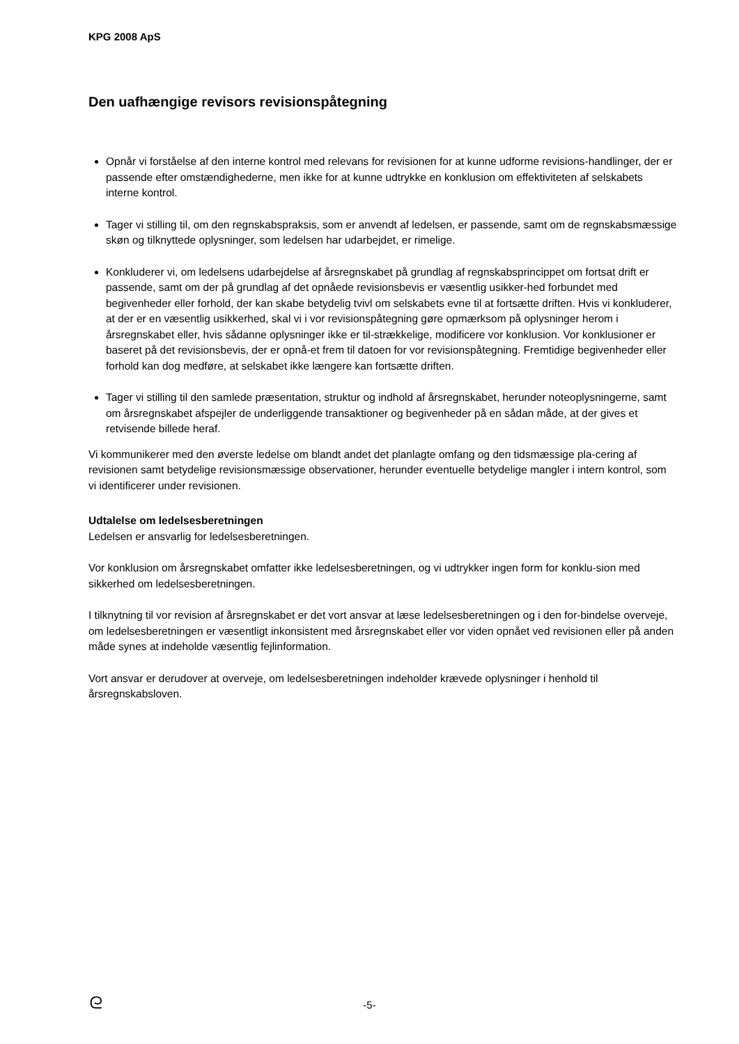KPG 2008 ApS
Den uafhængige revisors revisionspåtegning
Opnår vi forståelse af den interne kontrol med relevans for revisionen for at kunne udforme revisions-handlinger, der er passende efter omstændighederne, men ikke for at kunne udtrykke en konklusion om effektiviteten af selskabets interne kontrol.
Tager vi stilling til, om den regnskabspraksis, som er anvendt af ledelsen, er passende, samt om de regnskabsmæssige skøn og tilknyttede oplysninger, som ledelsen har udarbejdet, er rimelige.
Konkluderer vi, om ledelsens udarbejdelse af årsregnskabet på grundlag af regnskabsprincippet om fortsat drift er passende, samt om der på grundlag af det opnåede revisionsbevis er væsentlig usikker-hed forbundet med begivenheder eller forhold, der kan skabe betydelig tvivl om selskabets evne til at fortsætte driften. Hvis vi konkluderer, at der er en væsentlig usikkerhed, skal vi i vor revisionspåtegning gøre opmærksom på oplysninger herom i årsregnskabet eller, hvis sådanne oplysninger ikke er til-strækkelige, modificere vor konklusion. Vor konklusioner er baseret på det revisionsbevis, der er opnå-et frem til datoen for vor revisionspåtegning. Fremtidige begivenheder eller forhold kan dog medføre, at selskabet ikke længere kan fortsætte driften.
Tager vi stilling til den samlede præsentation, struktur og indhold af årsregnskabet, herunder noteoplysningerne, samt om årsregnskabet afspejler de underliggende transaktioner og begivenheder på en sådan måde, at der gives et retvisende billede heraf.
Vi kommunikerer med den øverste ledelse om blandt andet det planlagte omfang og den tidsmæssige pla-cering af revisionen samt betydelige revisionsmæssige observationer, herunder eventuelle betydelige mangler i intern kontrol, som vi identificerer under revisionen.
Udtalelse om ledelsesberetningen
Ledelsen er ansvarlig for ledelsesberetningen.
Vor konklusion om årsregnskabet omfatter ikke ledelsesberetningen, og vi udtrykker ingen form for konklu-sion med sikkerhed om ledelsesberetningen.
I tilknytning til vor revision af årsregnskabet er det vort ansvar at læse ledelsesberetningen og i den for-bindelse overveje, om ledelsesberetningen er væsentligt inkonsistent med årsregnskabet eller vor viden opnået ved revisionen eller på anden måde synes at indeholde væsentlig fejlinformation.
Vort ansvar er derudover at overveje, om ledelsesberetningen indeholder krævede oplysninger i henhold til årsregnskabsloven.
ᘓ
-5-